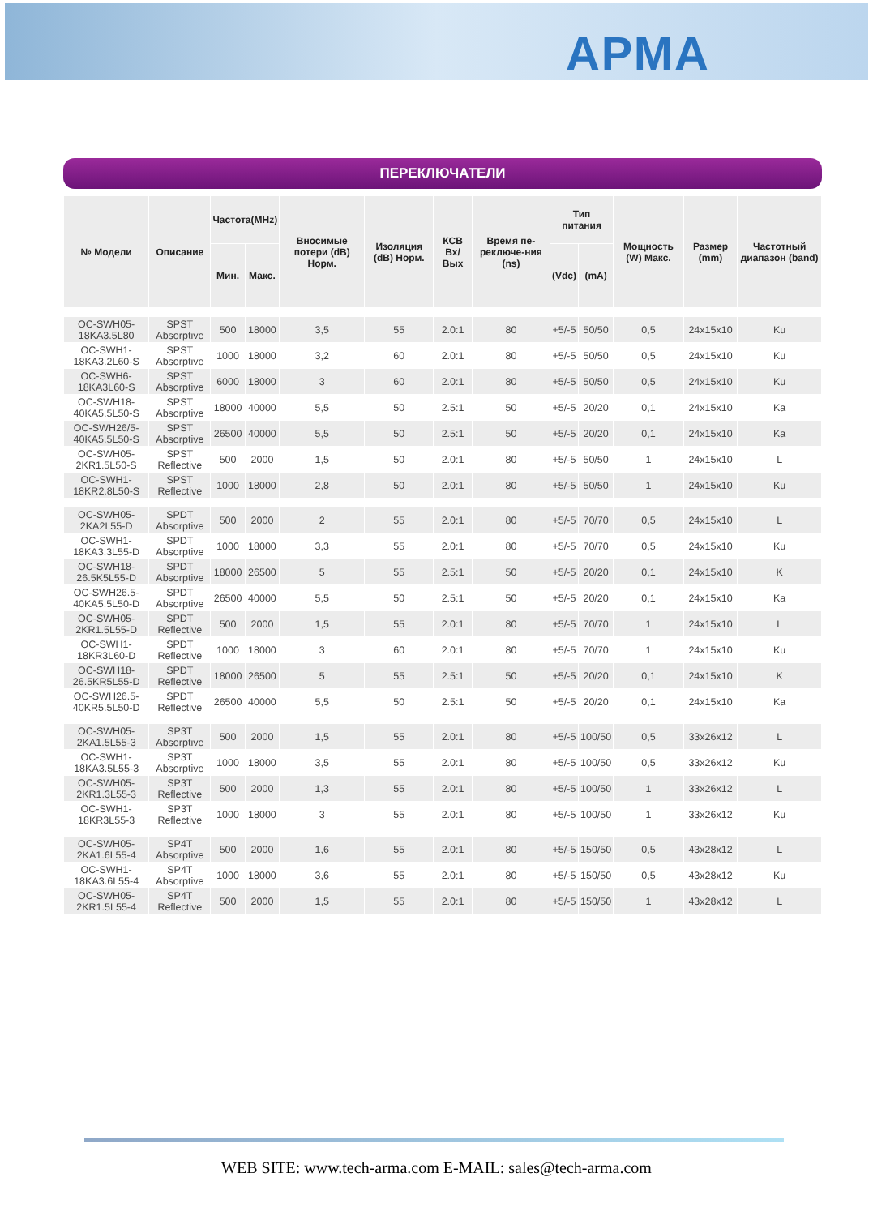АРМА
ПЕРЕКЛЮЧАТЕЛИ
| № Модели | Описание | Частота(MHz) | | Вносимые потери (dB) Норм. | Изоляция (dB) Норм. | КСВ Вх/Вых | Время пе-реключе-ния (ns) | Тип питания | | Мощность (W) Макс. | Размер (mm) | Частотный диапазон (band) |
| --- | --- | --- | --- | --- | --- | --- | --- | --- | --- | --- | --- | --- |
| | | Мин. | Макс. | | | | | (Vdc) | (mA) | | | |
| OC-SWH05-18KA3.5L80 | SPST Absorptive | 500 | 18000 | 3,5 | 55 | 2.0:1 | 80 | +5/-5 | 50/50 | 0,5 | 24x15x10 | Ku |
| OC-SWH1-18KA3.2L60-S | SPST Absorptive | 1000 | 18000 | 3,2 | 60 | 2.0:1 | 80 | +5/-5 | 50/50 | 0,5 | 24x15x10 | Ku |
| OC-SWH6-18KA3L60-S | SPST Absorptive | 6000 | 18000 | 3 | 60 | 2.0:1 | 80 | +5/-5 | 50/50 | 0,5 | 24x15x10 | Ku |
| OC-SWH18-40KA5.5L50-S | SPST Absorptive | 18000 | 40000 | 5,5 | 50 | 2.5:1 | 50 | +5/-5 | 20/20 | 0,1 | 24x15x10 | Ka |
| OC-SWH26/5- 40KA5.5L50-S | SPST Absorptive | 26500 | 40000 | 5,5 | 50 | 2.5:1 | 50 | +5/-5 | 20/20 | 0,1 | 24x15x10 | Ka |
| OC-SWH05-2KR1.5L50-S | SPST Reflective | 500 | 2000 | 1,5 | 50 | 2.0:1 | 80 | +5/-5 | 50/50 | 1 | 24x15x10 | L |
| OC-SWH1-18KR2.8L50-S | SPST Reflective | 1000 | 18000 | 2,8 | 50 | 2.0:1 | 80 | +5/-5 | 50/50 | 1 | 24x15x10 | Ku |
| OC-SWH05-2KA2L55-D | SPDT Absorptive | 500 | 2000 | 2 | 55 | 2.0:1 | 80 | +5/-5 | 70/70 | 0,5 | 24x15x10 | L |
| OC-SWH1-18KA3.3L55-D | SPDT Absorptive | 1000 | 18000 | 3,3 | 55 | 2.0:1 | 80 | +5/-5 | 70/70 | 0,5 | 24x15x10 | Ku |
| OC-SWH18-26.5K5L55-D | SPDT Absorptive | 18000 | 26500 | 5 | 55 | 2.5:1 | 50 | +5/-5 | 20/20 | 0,1 | 24x15x10 | K |
| OC-SWH26.5- 40KA5.5L50-D | SPDT Absorptive | 26500 | 40000 | 5,5 | 50 | 2.5:1 | 50 | +5/-5 | 20/20 | 0,1 | 24x15x10 | Ka |
| OC-SWH05-2KR1.5L55-D | SPDT Reflective | 500 | 2000 | 1,5 | 55 | 2.0:1 | 80 | +5/-5 | 70/70 | 1 | 24x15x10 | L |
| OC-SWH1-18KR3L60-D | SPDT Reflective | 1000 | 18000 | 3 | 60 | 2.0:1 | 80 | +5/-5 | 70/70 | 1 | 24x15x10 | Ku |
| OC-SWH18-26.5KR5L55-D | SPDT Reflective | 18000 | 26500 | 5 | 55 | 2.5:1 | 50 | +5/-5 | 20/20 | 0,1 | 24x15x10 | K |
| OC-SWH26.5- 40KR5.5L50-D | SPDT Reflective | 26500 | 40000 | 5,5 | 50 | 2.5:1 | 50 | +5/-5 | 20/20 | 0,1 | 24x15x10 | Ka |
| OC-SWH05-2KA1.5L55-3 | SP3T Absorptive | 500 | 2000 | 1,5 | 55 | 2.0:1 | 80 | +5/-5 | 100/50 | 0,5 | 33x26x12 | L |
| OC-SWH1-18KA3.5L55-3 | SP3T Absorptive | 1000 | 18000 | 3,5 | 55 | 2.0:1 | 80 | +5/-5 | 100/50 | 0,5 | 33x26x12 | Ku |
| OC-SWH05-2KR1.3L55-3 | SP3T Reflective | 500 | 2000 | 1,3 | 55 | 2.0:1 | 80 | +5/-5 | 100/50 | 1 | 33x26x12 | L |
| OC-SWH1-18KR3L55-3 | SP3T Reflective | 1000 | 18000 | 3 | 55 | 2.0:1 | 80 | +5/-5 | 100/50 | 1 | 33x26x12 | Ku |
| OC-SWH05-2KA1.6L55-4 | SP4T Absorptive | 500 | 2000 | 1,6 | 55 | 2.0:1 | 80 | +5/-5 | 150/50 | 0,5 | 43x28x12 | L |
| OC-SWH1-18KA3.6L55-4 | SP4T Absorptive | 1000 | 18000 | 3,6 | 55 | 2.0:1 | 80 | +5/-5 | 150/50 | 0,5 | 43x28x12 | Ku |
| OC-SWH05-2KR1.5L55-4 | SP4T Reflective | 500 | 2000 | 1,5 | 55 | 2.0:1 | 80 | +5/-5 | 150/50 | 1 | 43x28x12 | L |
WEB SITE: www.tech-arma.com E-MAIL: sales@tech-arma.com